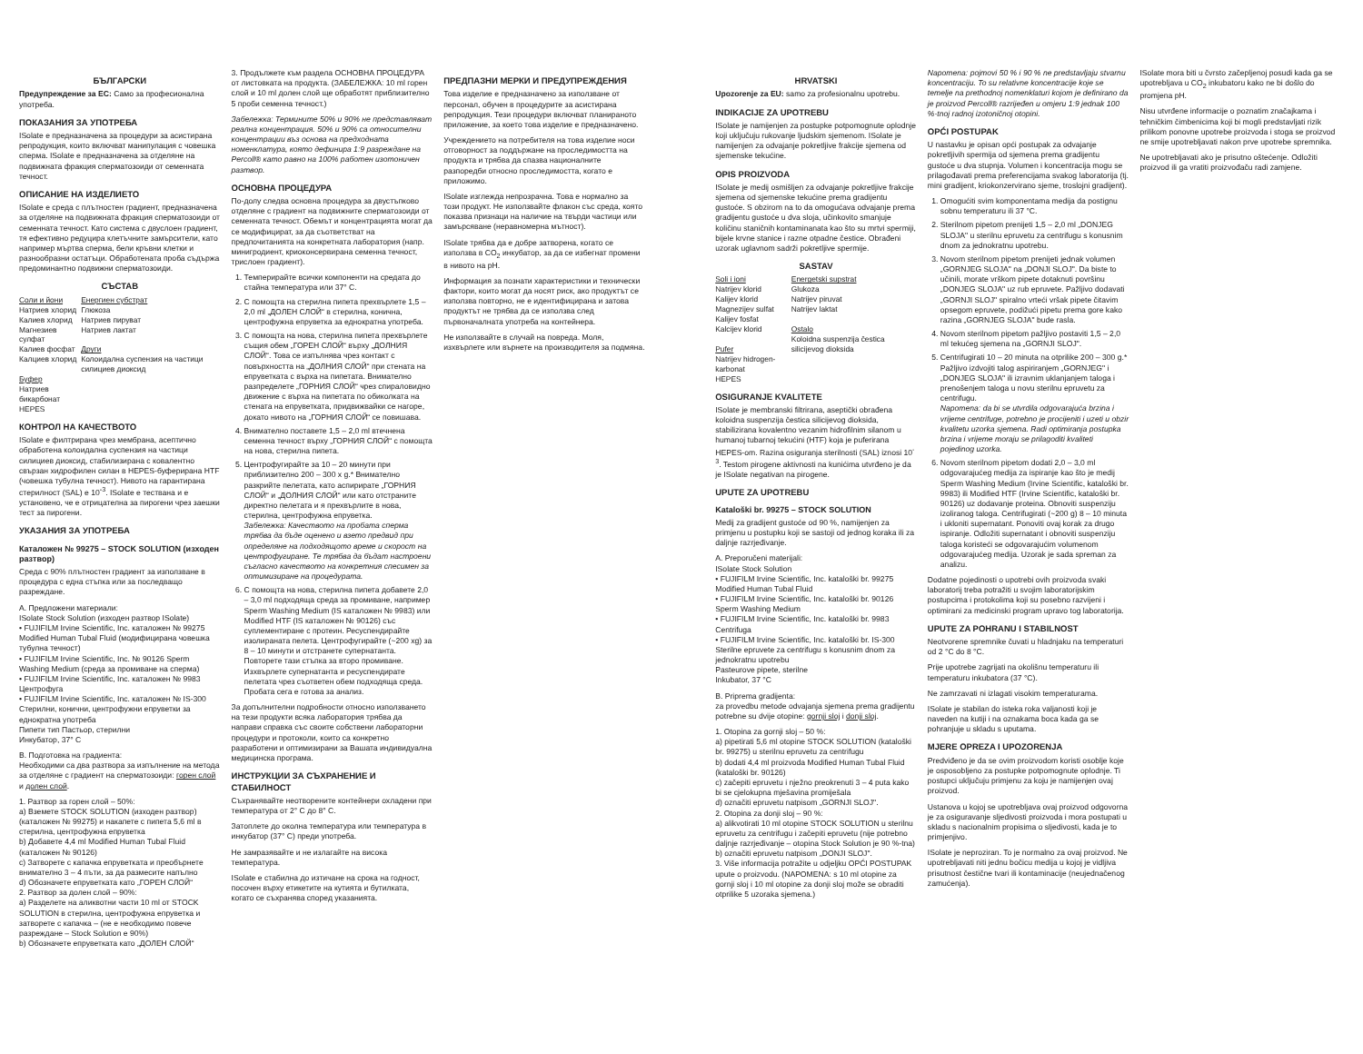БЪЛГАРСКИ
Предупреждение за ЕС: Само за професионална употреба.
ПОКАЗАНИЯ ЗА УПОТРЕБА
ISolate е предназначена за процедури за асистирана репродукция, които включват манипулация с човешка сперма. ISolate е предназначена за отделяне на подвижната фракция сперматозоиди от семенната течност.
ОПИСАНИЕ НА ИЗДЕЛИЕТО
ISolate е среда с плътностен градиент, предназначена за отделяне на подвижната фракция сперматозоиди от семенната течност. Като система с двуслоен градиент, тя ефективно редуцира клетъчните замърсители, като например мъртва сперма, бели кръвни клетки и разнообразни остатъци. Обработената проба съдържа предоминантно подвижни сперматозоиди.
СЪСТАВ
| Соли и йони Натриев хлорид Калиев хлорид Магнезиев сулфат Калиев фосфат Калциев хлорид Буфер Натриев бикарбонат HEPES | Енергиен субстрат Глюкоза Натриев пируват Натриев лактат Други Колоидална суспензия на частици силициев диоксид |
КОНТРОЛ НА КАЧЕСТВОТО
ISolate е филтрирана чрез мембрана, асептично обработена колоидална суспензия на частици силициев диоксид, стабилизирана с ковалентно свързан хидрофилен силан в HEPES-буферирана HTF (човешка тубулна течност). Нивото на гарантирана стерилност (SAL) е 10<sup>-3</sup>. ISolate е тествана и е установено, че е отрицателна за пирогени чрез заешки тест за пирогени.
УКАЗАНИЯ ЗА УПОТРЕБА
Каталожен № 99275 – STOCK SOLUTION (изходен разтвор)
Среда с 90% плътностен градиент за използване в процедура с една стъпка или за последващо разреждане.
A. Предложени материали:
ISolate Stock Solution (изходен разтвор ISolate)
• FUJIFILM Irvine Scientific, Inc. каталожен № 99275 Modified Human Tubal Fluid (модифицирана човешка тубулна течност)
• FUJIFILM Irvine Scientific, Inc. № 90126 Sperm Washing Medium (среда за промиване на сперма)
• FUJIFILM Irvine Scientific, Inc. каталожен № 9983 Центрофуга
• FUJIFILM Irvine Scientific, Inc. каталожен № IS-300 Стерилни, конични, центрофужни епруветки за еднократна употреба
Пипети тип Пастьор, стерилни
Инкубатор, 37° C
B. Подготовка на градиента:
Необходими са два разтвора за изпълнение на метода за отделяне с градиент на сперматозоиди: горен слой и долен слой.
1. Разтвор за горен слой – 50%:
a) Вземете STOCK SOLUTION (изходен разтвор) (каталожен № 99275) и накапете с пипета 5,6 ml в стерилна, центрофужна епруветка
b) Добавете 4,4 ml Modified Human Tubal Fluid (каталожен № 90126)
c) Затворете с капачка епруветката и преобърнете внимателно 3 – 4 пъти, за да размесите напълно
d) Обозначете епруветката като „ГОРЕН СЛОЙ“
2. Разтвор за долен слой – 90%:
a) Разделете на аликвотни части 10 ml от STOCK SOLUTION в стерилна, центрофужна епруветка и затворете с капачка – (не е необходимо повече разреждане – Stock Solution е 90%)
b) Обозначете епруветката като „ДОЛЕН СЛОЙ“
3. Продължете към раздела ОСНОВНА ПРОЦЕДУРА от листовката на продукта. (ЗАБЕЛЕЖКА: 10 ml горен слой и 10 ml долен слой ще обработят приблизително 5 проби семенна течност.)
Забележка: Термините 50% и 90% не представляват реална концентрация. 50% и 90% са относителни концентрации въз основа на предходната номенклатура, която дефинира 1:9 разреждане на Percoll® като равно на 100% работен изотоничен разтвор.
ОСНОВНА ПРОЦЕДУРА
По-долу следва основна процедура за двустъпково отделяне с градиент на подвижните сперматозоиди от семенната течност. Обемът и концентрацията могат да се модифицират, за да съответстват на предпочитанията на конкретната лаборатория (напр. минигродиент, криоконсервирана семенна течност, трислоен градиент).
1. Темперирайте всички компоненти на средата до стайна температура или 37° C.
2. С помощта на стерилна пипета прехвърлете 1,5 – 2,0 ml „ДОЛЕН СЛОЙ“ в стерилна, конична, центрофужна епруветка за еднократна употреба.
3. С помощта на нова, стерилна пипета прехвърлете същия обем „ГОРЕН СЛОЙ“ върху „ДОЛНИЯ СЛОЙ“. Това се изпълнява чрез контакт с повърхността на „ДОЛНИЯ СЛОЙ“ при стената на епруветката с върха на пипетата. Внимателно разпределете „ГОРНИЯ СЛОЙ“ чрез спираловидно движение с върха на пипетата по обиколката на стената на епруветката, придвижвайки се нагоре, докато нивото на „ГОРНИЯ СЛОЙ“ се повишава.
4. Внимателно поставете 1,5 – 2,0 ml втечнена семенна течност върху „ГОРНИЯ СЛОЙ“ с помощта на нова, стерилна пипета.
5. Центрофугирайте за 10 – 20 минути при приблизително 200 – 300 x g.* Внимателно разкрийте пелетата, като аспирирате „ГОРНИЯ СЛОЙ“ и „ДОЛНИЯ СЛОЙ“ или като отстраните директно пелетата и я прехвърлите в нова, стерилна, центрофужна епруветка.
Забележка: Качеството на пробата сперма трябва да бъде оценено и взето предвид при определяне на подходящото време и скорост на центрофугиране. Те трябва да бъдат настроени съгласно качеството на конкретния спесимен за оптимизиране на процедурата.
6. С помощта на нова, стерилна пипета добавете 2,0 – 3,0 ml подходяща среда за промиване, например Sperm Washing Medium (IS каталожен № 9983) или Modified HTF (IS каталожен № 90126) със суплементиране с протеин. Ресуспендирайте изолираната пелета. Центрофугирайте (~200 xg) за 8 – 10 минути и отстранете супернатанта. Повторете тази стъпка за второ промиване. Изхвърлете супернатанта и ресуспендирате пелетата чрез съответен обем подходяща среда. Пробата сега е готова за анализ.
За допълнителни подробности относно използването на тези продукти всяка лаборатория трябва да направи справка със своите собствени лабораторни процедури и протоколи, които са конкретно разработени и оптимизирани за Вашата индивидуална медицинска програма.
ИНСТРУКЦИИ ЗА СЪХРАНЕНИЕ И СТАБИЛНОСТ
Съхранявайте неотворените контейнери охладени при температура от 2° C до 8° C.
Затоплете до околна температура или температура в инкубатор (37° C) преди употреба.
Не замразявайте и не излагайте на висока температура.
ISolate е стабилна до изтичане на срока на годност, посочен върху етикетите на кутията и бутилката, когато се съхранява според указанията.
ПРЕДПАЗНИ МЕРКИ И ПРЕДУПРЕЖДЕНИЯ
Това изделие е предназначено за използване от персонал, обучен в процедурите за асистирана репродукция. Тези процедури включват планираното приложение, за което това изделие е предназначено.
Учреждението на потребителя на това изделие носи отговорност за поддържане на проследимостта на продукта и трябва да спазва националните разпоредби относно проследимостта, когато е приложимо.
ISolate изглежда непрозрачна. Това е нормално за този продукт. Не използвайте флакон със среда, която показва признаци на наличие на твърди частици или замърсяване (неравномерна мътност).
ISolate трябва да е добре затворена, когато се използва в CO<sub>2</sub> инкубатор, за да се избегнат промени в нивото на pH.
Информация за познати характеристики и технически фактори, които могат да носят риск, ако продуктът се използва повторно, не е идентифицирана и затова продуктът не трябва да се използва след първоначалната употреба на контейнера.
Не използвайте в случай на повреда. Моля, изхвърлете или върнете на производителя за подмяна.
HRVATSKI
Upozorenje za EU: samo za profesionalnu upotrebu.
INDIKACIJE ZA UPOTREBU
ISolate je namijenjen za postupke potpomognute oplodnje koji uključuju rukovanje ljudskim sjemenom. ISolate je namijenjen za odvajanje pokretljive frakcije sjemena od sjemenske tekućine.
OPIS PROIZVODA
ISolate je medij osmišljen za odvajanje pokretljive frakcije sjemena od sjemenske tekućine prema gradijentu gustoće. S obzirom na to da omogućava odvajanje prema gradijentu gustoće u dva sloja, učinkovito smanjuje količinu staničnih kontaminanata kao što su mrtvi spermiji, bijele krvne stanice i razne otpadne čestice. Obrađeni uzorak uglavnom sadrži pokretljive spermije.
SASTAV
| Soli i ioni Natrijev klorid Kalijev klorid Magnezijev sulfat Kalijev fosfat Kalcijev klorid Pufer Natrijev hidrogen-karbonat HEPES | Energetski supstrat Glukoza Natrijev piruvat Natrijev laktat Ostalo Koloidna suspenzija čestica silicijevog dioksida |
OSIGURANJE KVALITETE
ISolate je membranski filtrirana, aseptički obrađena koloidna suspenzija čestica silicijevog dioksida, stabilizirana kovalentno vezanim hidrofilnim silanom u humanoj tubarnoj tekućini (HTF) koja je puferirana HEPES-om. Razina osiguranja sterilnosti (SAL) iznosi 10<sup>-3</sup>. Testom pirogene aktivnosti na kunićima utvrđeno je da je ISolate negativan na pirogene.
UPUTE ZA UPOTREBU
Kataloški br. 99275 – STOCK SOLUTION
Medij za gradijent gustoće od 90 %, namijenjen za primjenu u postupku koji se sastoji od jednog koraka ili za daljnje razrjeđivanje.
A. Preporučeni materijali:
ISolate Stock Solution
• FUJIFILM Irvine Scientific, Inc. kataloški br. 99275 Modified Human Tubal Fluid
• FUJIFILM Irvine Scientific, Inc. kataloški br. 90126 Sperm Washing Medium
• FUJIFILM Irvine Scientific, Inc. kataloški br. 9983 Centrifuga
• FUJIFILM Irvine Scientific, Inc. kataloški br. IS-300 Sterilne epruvete za centrifugu s konusnim dnom za jednokratnu upotrebu
Pasteurove pipete, sterilne
Inkubator, 37 °C
B. Priprema gradijenta:
za provedbu metode odvajanja sjemena prema gradijentu potrebne su dvije otopine: gornji sloj i donji sloj.
1. Otopina za gornji sloj – 50 %:
a) pipetirati 5,6 ml otopine STOCK SOLUTION (kataloški br. 99275) u sterilnu epruvetu za centrifugu
b) dodati 4,4 ml proizvoda Modified Human Tubal Fluid (kataloški br. 90126)
c) začepiti epruvetu i nježno preokrenuti 3 – 4 puta kako bi se cjelokupna mješavina promiješala
d) označiti epruvetu natpisom „GORNJI SLOJ".
2. Otopina za donji sloj – 90 %:
a) alikvotirati 10 ml otopine STOCK SOLUTION u sterilnu epruvetu za centrifugu i začepiti epruvetu (nije potrebno daljnje razrjeđivanje – otopina Stock Solution je 90 %-tna)
b) označiti epruvetu natpisom „DONJI SLOJ".
3. Više informacija potražite u odjeljku OPĆI POSTUPAK upute o proizvodu. (NAPOMENA: s 10 ml otopine za gornji sloj i 10 ml otopine za donji sloj može se obraditi otprilike 5 uzoraka sjemena.)
Napomena: pojmovi 50 % i 90 % ne predstavljaju stvarnu koncentraciju. To su relativne koncentracije koje se temelje na prethodnoj nomenklaturi kojom je definirano da je proizvod Percoll® razrijeđen u omjeru 1:9 jednak 100 %-tnoj radnoj izotoničnoj otopini.
OPĆI POSTUPAK
U nastavku je opisan opći postupak za odvajanje pokretljivih spermija od sjemena prema gradijentu gustoće u dva stupnja. Volumen i koncentracija mogu se prilagođavati prema preferencijama svakog laboratorija (tj. mini gradijent, kriokonzervirano sjeme, troslojni gradijent).
1. Omogućiti svim komponentama medija da postignu sobnu temperaturu ili 37 °C.
2. Sterilnom pipetom prenijeti 1,5 – 2,0 ml „DONJEG SLOJA" u sterilnu epruvetu za centrifugu s konusnim dnom za jednokratnu upotrebu.
3. Novom sterilnom pipetom prenijeti jednak volumen „GORNJEG SLOJA" na „DONJI SLOJ". Da biste to učinili, morate vrškom pipete dotaknuti površinu „DONJEG SLOJA" uz rub epruvete. Pažljivo dodavati „GORNJI SLOJ" spiralno vrteći vršak pipete čitavim opsegom epruvete, podižući pipetu prema gore kako razina „GORNJEG SLOJA" bude rasla.
4. Novom sterilnom pipetom pažljivo postaviti 1,5 – 2,0 ml tekućeg sjemena na „GORNJI SLOJ".
5. Centrifugirati 10 – 20 minuta na otprilike 200 – 300 g.* Pažljivo izdvojiti talog aspiriranjem „GORNJEG" i „DONJEG SLOJA" ili izravnim uklanjanjem taloga i prenošenjem taloga u novu sterilnu epruvetu za centrifugu.
Napomena: da bi se utvrdila odgovarajuća brzina i vrijeme centrifuge, potrebno je procijeniti i uzeti u obzir kvalitetu uzorka sjemena. Radi optimiranja postupka brzina i vrijeme moraju se prilagoditi kvaliteti pojedinog uzorka.
6. Novom sterilnom pipetom dodati 2,0 – 3,0 ml odgovarajućeg medija za ispiranje kao što je medij Sperm Washing Medium (Irvine Scientific, kataloški br. 9983) ili Modified HTF (Irvine Scientific, kataloški br. 90126) uz dodavanje proteina. Obnoviti suspenziju izoliranog taloga. Centrifugirati (~200 g) 8 – 10 minuta i ukloniti supernatant. Ponoviti ovaj korak za drugo ispiranje. Odložiti supernatant i obnoviti suspenziju taloga koristeći se odgovarajućim volumenom odgovarajućeg medija. Uzorak je sada spreman za analizu.
Dodatne pojedinosti o upotrebi ovih proizvoda svaki laboratorij treba potražiti u svojim laboratorijskim postupcima i protokolima koji su posebno razvijeni i optimirani za medicinski program upravo tog laboratorija.
UPUTE ZA POHRANU I STABILNOST
Neotvorene spremnike čuvati u hladnjaku na temperaturi od 2 °C do 8 °C.
Prije upotrebe zagrijati na okolišnu temperaturu ili temperaturu inkubatora (37 °C).
Ne zamrzavati ni izlagati visokim temperaturama.
ISolate je stabilan do isteka roka valjanosti koji je naveden na kutiji i na oznakama boca kada ga se pohranjuje u skladu s uputama.
MJERE OPREZA I UPOZORENJA
Predviđeno je da se ovim proizvodom koristi osoblje koje je osposobljeno za postupke potpomognute oplodnje. Ti postupci uključuju primjenu za koju je namijenjen ovaj proizvod.
Ustanova u kojoj se upotrebljava ovaj proizvod odgovorna je za osiguravanje sljedivosti proizvoda i mora postupati u skladu s nacionalnim propisima o sljedivosti, kada je to primjenjivo.
ISolate je neproziran. To je normalno za ovaj proizvod. Ne upotrebljavati niti jednu bočicu medija u kojoj je vidljiva prisutnost čestične tvari ili kontaminacije (neujednačenog zamućenja).
ISolate mora biti u čvrsto začepljenoj posudi kada ga se upotrebljava u CO<sub>2</sub> inkubatoru kako ne bi došlo do promjena pH.
Nisu utvrđene informacije o poznatim značajkama i tehničkim čimbenicima koji bi mogli predstavljati rizik prilikom ponovne upotrebe proizvoda i stoga se proizvod ne smije upotrebljavati nakon prve upotrebe spremnika.
Ne upotrebljavati ako je prisutno oštećenje. Odložiti proizvod ili ga vratiti proizvođaču radi zamjene.